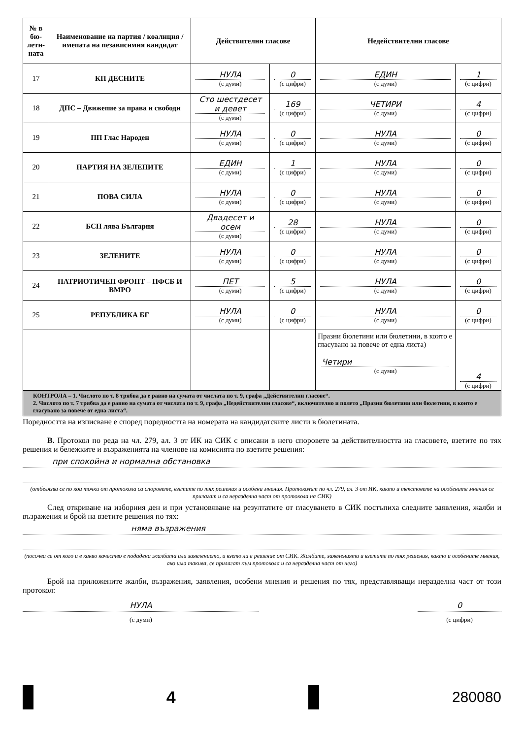| № в бю-летн-ната | Наименование на партия / коалнцня / имепата на пезависнмня кандидат | Действителнн гласове | | Недействителни гласове | |
| --- | --- | --- | --- | --- | --- |
| 17 | КП ДЕСНИТЕ | НУЛА (с думи) | 0 (с цифри) | ЕДИН (с думи) | 1 (с цифри) |
| 18 | ДПС – Движепие за права н свободи | Сто шестдесет и девет (с думи) | 169 (с цифри) | ЧЕТИРИ (с думи) | 4 (с цифри) |
| 19 | ПП Глас Народен | НУЛА (с думи) | 0 (с цифри) | НУЛА (с думи) | 0 (с цифри) |
| 20 | ПАРТИЯ НА ЗЕЛЕПИТЕ | ЕДИН (с думи) | 1 (с цифри) | НУЛА (с думи) | 0 (с цифри) |
| 21 | ПОВА СИЛА | НУЛА (с думи) | 0 (с цифри) | НУЛА (с думи) | 0 (с цифри) |
| 22 | БСП лява Българня | Двадесет и осем (с думи) | 28 (с цифри) | НУЛА (с думи) | 0 (с цифри) |
| 23 | ЗЕЛЕНИТЕ | НУЛА (с думи) | 0 (с цифри) | НУЛА (с думи) | 0 (с цифри) |
| 24 | ПАТРИОТИЧЕП ФРОПТ – ПФСБ И ВМРО | ПЕТ (с думи) | 5 (с цифри) | НУЛА (с думи) | 0 (с цифри) |
| 25 | РЕПУБЛИКА БГ | НУЛА (с думи) | 0 (с цифри) | НУЛА (с думи) | 0 (с цифри) |
| | | | | Празни бюлетини или бюлетини, в които е гласувано за повече от една листа) Четири (с думи) | 4 (с цифри) |
| КОНТРОЛА – 1. Числото по т. 8 трябва да е равно на сумата от числата по т. 9, графа „Действителни гласове“. 2. Числото по т. 7 трябва да е равно на сумата от числата по т. 9, графа „Недействителни гласове“, включително и полето „Празни бюлетини или бюлетини, в които е гласувано за повече от една листа“. | | | | | |
Поредността на изписване е според поредността на номерата на кандидатските листи в бюлетината.
В. Протокол по реда на чл. 279, ал. 3 от ИК на СИК с описани в него споровете за действителността на гласовете, взетите по тях решения и бележките и възраженията на членове на комисията по взетите решения:
при спокойна и нормална обстановка
(отбелязва се по кои точки от протокола са споровете, взетите по тях решения и особени мнения. Протоколът по чл. 279, ал. 3 от ИК, както и текстовете на особените мнения се прилагат и са неразделна част от протокола на СИК)
След откриване на изборния ден и при установяване на резултатите от гласуването в СИК постъпиха следните заявления, жалби и възражения и брой на взетите решения по тях:
няма възражения
(посочва се от кого и в какво качество е подадена жалбата или заявлението, и взето ли е решение от СИК. Жалбите, заявленията и взетите по тях решения, както и особените мнения, ако има такива, се прилагат към протокола и са неразделна част от него)
Брой на приложените жалби, възражения, заявления, особени мнения и решения по тях, представляващи неразделна част от този протокол:
НУЛА
(с думи)
0
(с цифри)
4 280080